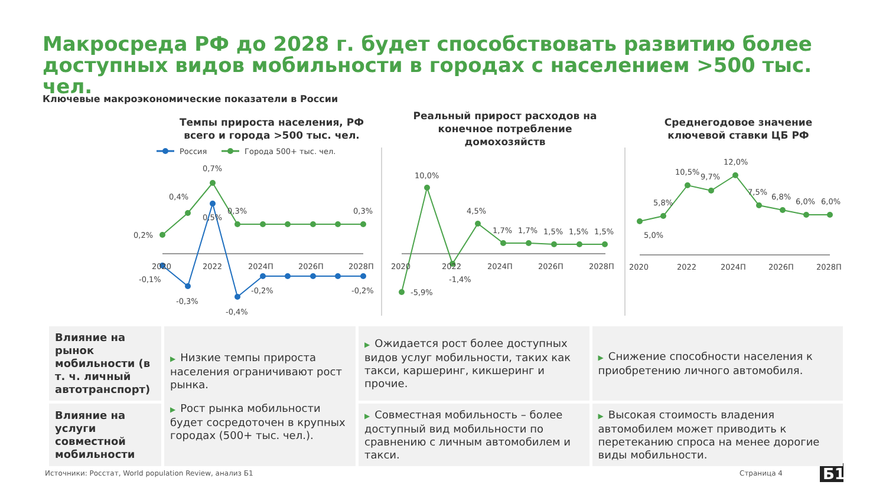Макросреда РФ до 2028 г. будет способствовать развитию более доступных видов мобильности в городах с населением >500 тыс. чел.
Ключевые макроэкономические показатели в России
Темпы прироста населения, РФ всего и города >500 тыс. чел.
Реальный прирост расходов на конечное потребление домохозяйств
Среднегодовое значение ключевой ставки ЦБ РФ
Россия
Города 500+ тыс. чел.
0,2%
0,4%
0,7%
0,3%
0,3%
0,5%
-0,1%
-0,3%
-0,4%
-0,2%
-0,2%
2020
2022
2024П
2026П
2028П
-5,9%
10,0%
-1,4%
4,5%
1,7%
1,7%
1,5%
1,5%
1,5%
2020
2022
2024П
2026П
2028П
5,0%
5,8%
10,5%
9,7%
12,0%
7,5%
6,8%
6,0%
6,0%
2020
2022
2024П
2026П
2028П
Б1
| Влияние на рынок мобильности (в т. ч. личный автотранспорт) | ▶ Низкие темпы прироста населения ограничивают рост рынка. ▶ Рост рынка мобильности будет сосредоточен в крупных городах (500+ тыс. чел.). | ▶ Ожидается рост более доступных видов услуг мобильности, таких как такси, каршеринг, кикшеринг и прочие. | ▶ Снижение способности населения к приобретению личного автомобиля. |
| Влияние на услуги совместной мобильности | | ▶ Совместная мобильность – более доступный вид мобильности по сравнению с личным автомобилем и такси. | ▶ Высокая стоимость владения автомобилем может приводить к перетеканию спроса на менее дорогие виды мобильности. |
Источники: Росстат, World population Review, анализ Б1
Страница 4